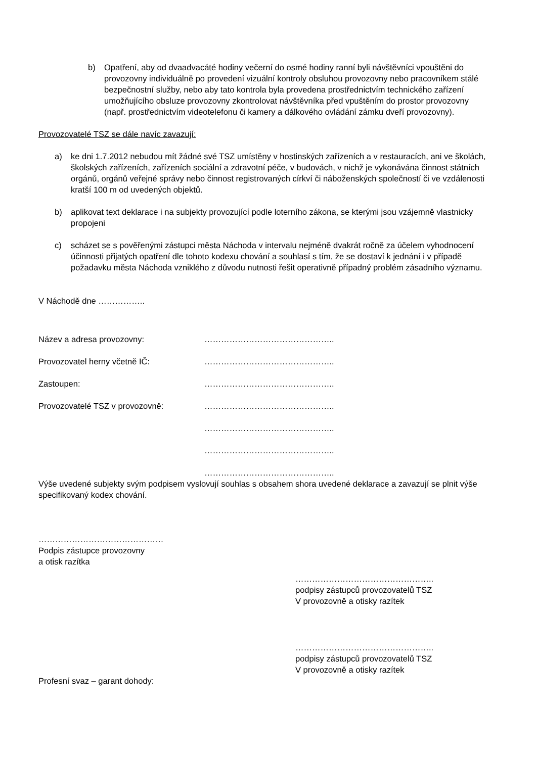b) Opatření, aby od dvaadvacáté hodiny večerní do osmé hodiny ranní byli návštěvníci vpouštěni do provozovny individuálně po provedení vizuální kontroly obsluhou provozovny nebo pracovníkem stálé bezpečnostní služby, nebo aby tato kontrola byla provedena prostřednictvím technického zařízení umožňujícího obsluze provozovny zkontrolovat návštěvníka před vpuštěním do prostor provozovny (např. prostřednictvím videotelefonu či kamery a dálkového ovládání zámku dveří provozovny).
Provozovatelé TSZ se dále navíc zavazují:
a) ke dni 1.7.2012 nebudou mít žádné své TSZ umístěny v hostinských zařízeních a v restauracích, ani ve školách, školských zařízeních, zařízeních sociální a zdravotní péče, v budovách, v nichž je vykonávána činnost státních orgánů, orgánů veřejné správy nebo činnost registrovaných církví či náboženských společností či ve vzdálenosti kratší 100 m od uvedených objektů.
b) aplikovat text deklarace i na subjekty provozující podle loterního zákona, se kterými jsou vzájemně vlastnicky propojeni
c) scházet se s pověřenými zástupci města Náchoda v intervalu nejméně dvakrát ročně za účelem vyhodnocení účinnosti přijatých opatření dle tohoto kodexu chování a souhlasí s tím, že se dostaví k jednání i v případě požadavku města Náchoda vzniklého z důvodu nutnosti řešit operativně případný problém zásadního významu.
V Náchodě dne ……………..
Název a adresa provozovny: ………………………………………..
Provozovatel herny včetně IČ: ………………………………………..
Zastoupen: ………………………………………..
Provozovatelé TSZ v provozovně: ………………………………………..
………………………………………..
………………………………………..
………………………………………..
Výše uvedené subjekty svým podpisem vyslovují souhlas s obsahem shora uvedené deklarace a zavazují se plnit výše specifikovaný kodex chování.
………………………………………
Podpis zástupce provozovny
a otisk razítka
…………………………………………..
podpisy zástupců provozovatelů TSZ
V provozovně a otisky razítek
…………………………………………..
podpisy zástupců provozovatelů TSZ
V provozovně a otisky razítek
Profesní svaz – garant dohody: